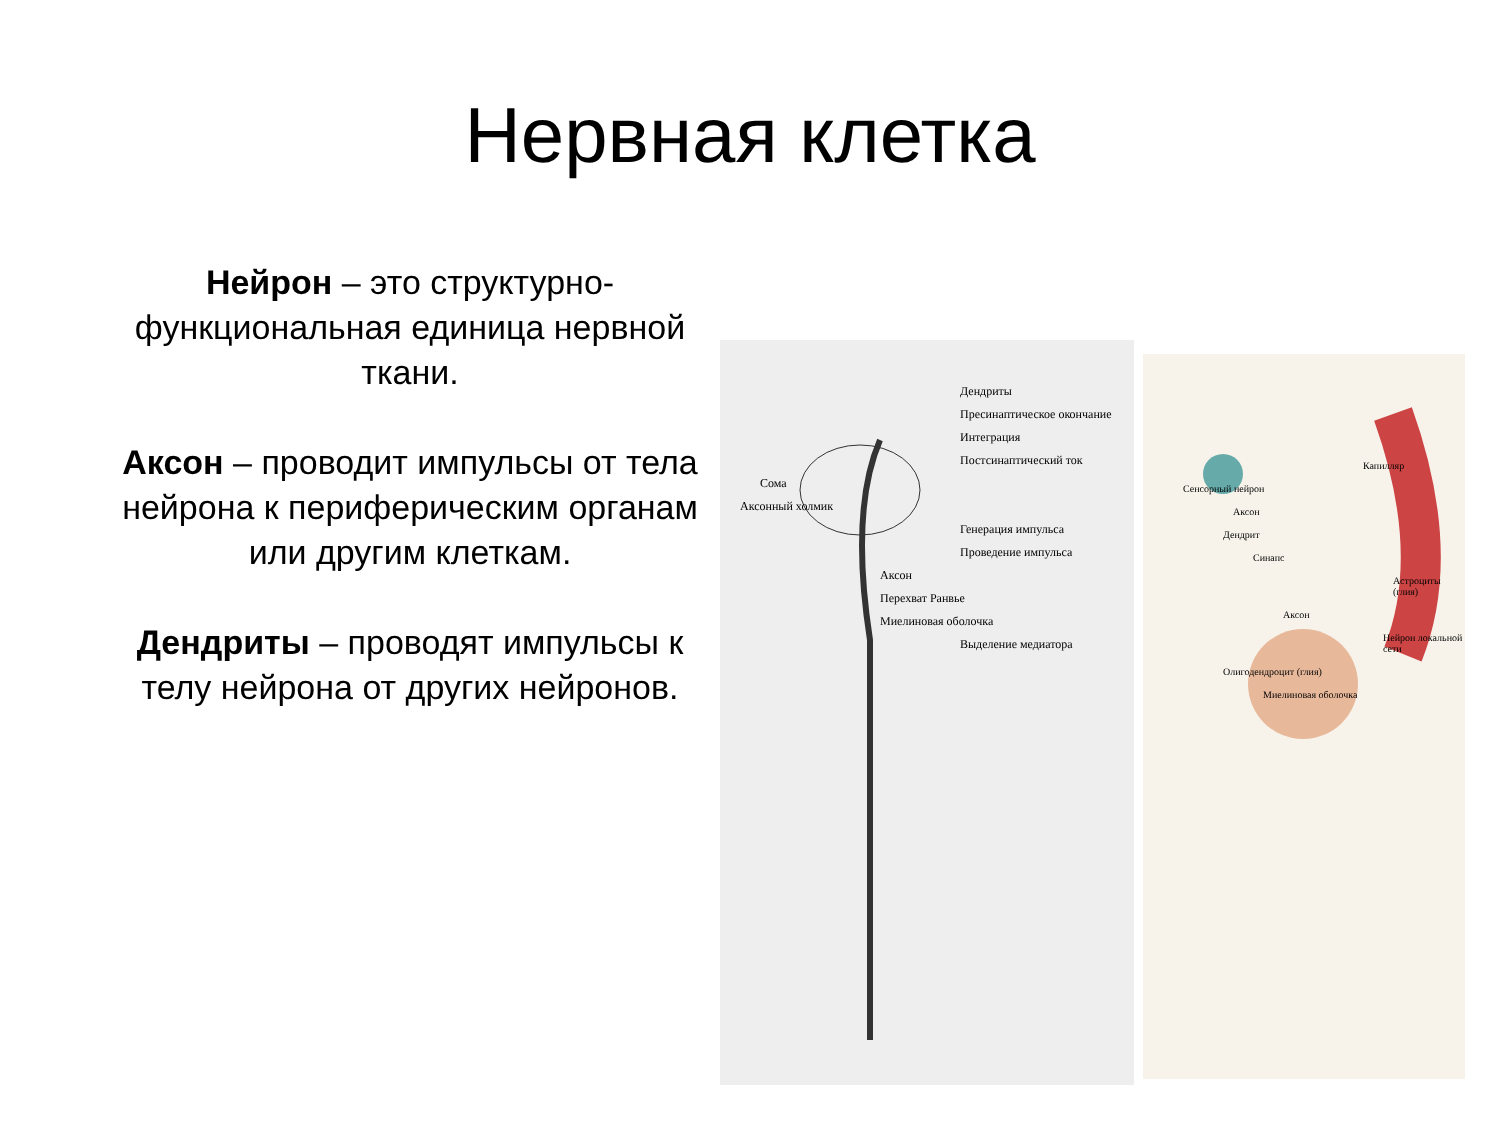Нервная клетка
Нейрон – это структурно-функциональная единица нервной ткани.
Аксон – проводит импульсы от тела нейрона к периферическим органам или другим клеткам.
Дендриты – проводят импульсы к телу нейрона от других нейронов.
Дендриты
Пресинаптическое окончание
Интеграция
Постсинаптический ток
Сома
Аксонный холмик
Генерация импульса
Проведение импульса
Аксон
Перехват Ранвье
Миелиновая оболочка
Выделение медиатора
Капилляр
Сенсорный нейрон
Аксон
Дендрит
Синапс
Астроциты (глия)
Аксон
Нейрон локальной сети
Олигодендроцит (глия)
Миелиновая оболочка